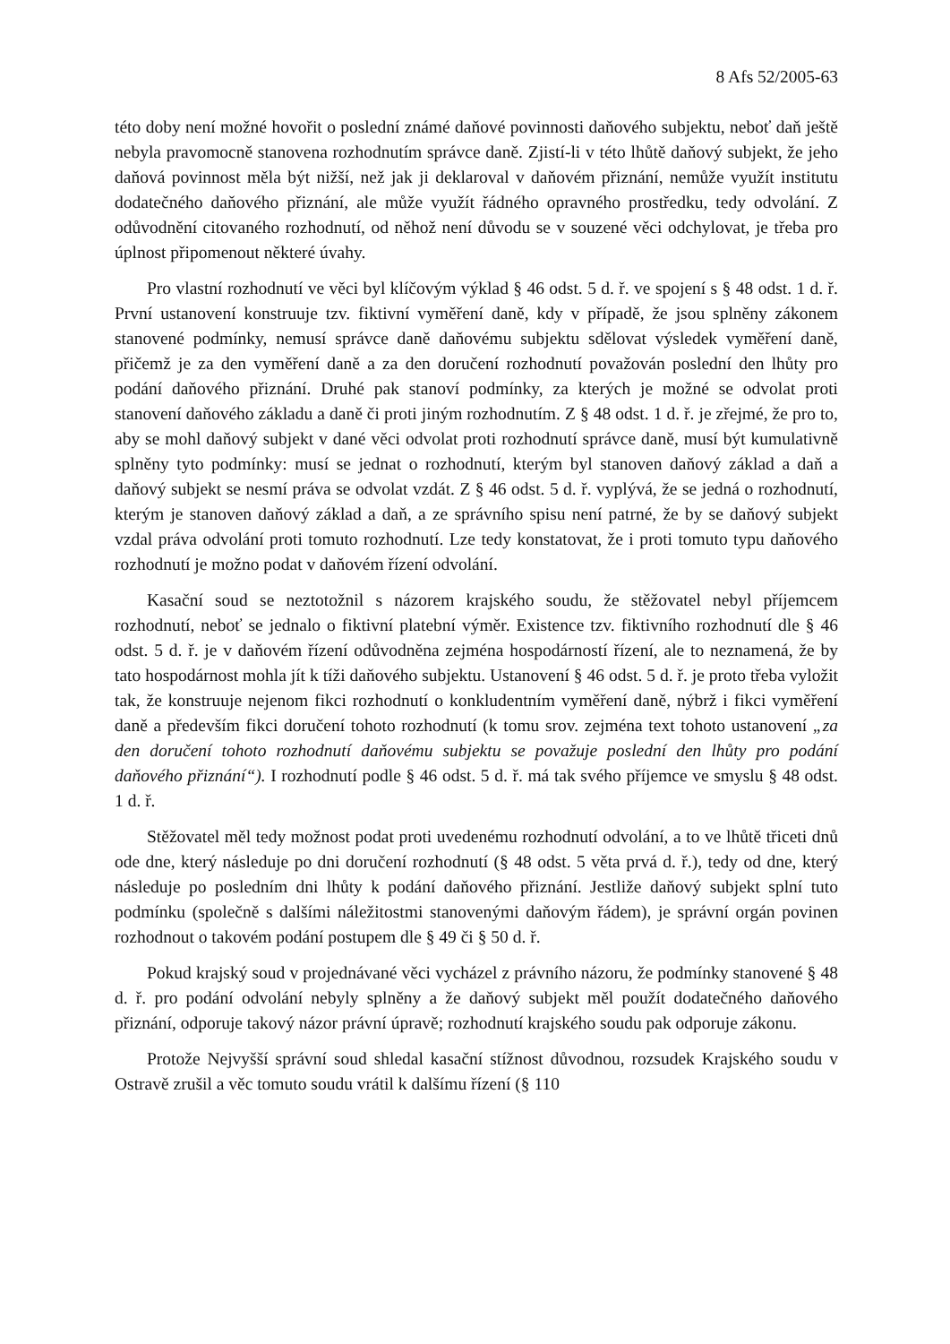8 Afs 52/2005-63
této doby není možné hovořit o poslední známé daňové povinnosti daňového subjektu, neboť daň ještě nebyla pravomocně stanovena rozhodnutím správce daně. Zjistí-li v této lhůtě daňový subjekt, že jeho daňová povinnost měla být nižší, než jak ji deklaroval v daňovém přiznání, nemůže využít institutu dodatečného daňového přiznání, ale může využít řádného opravného prostředku, tedy odvolání. Z odůvodnění citovaného rozhodnutí, od něhož není důvodu se v souzené věci odchylovat, je třeba pro úplnost připomenout některé úvahy.
Pro vlastní rozhodnutí ve věci byl klíčovým výklad § 46 odst. 5 d. ř. ve spojení s § 48 odst. 1 d. ř. První ustanovení konstruuje tzv. fiktivní vyměření daně, kdy v případě, že jsou splněny zákonem stanovené podmínky, nemusí správce daně daňovému subjektu sdělovat výsledek vyměření daně, přičemž je za den vyměření daně a za den doručení rozhodnutí považován poslední den lhůty pro podání daňového přiznání. Druhé pak stanoví podmínky, za kterých je možné se odvolat proti stanovení daňového základu a daně či proti jiným rozhodnutím. Z § 48 odst. 1 d. ř. je zřejmé, že pro to, aby se mohl daňový subjekt v dané věci odvolat proti rozhodnutí správce daně, musí být kumulativně splněny tyto podmínky: musí se jednat o rozhodnutí, kterým byl stanoven daňový základ a daň a daňový subjekt se nesmí práva se odvolat vzdát. Z § 46 odst. 5 d. ř. vyplývá, že se jedná o rozhodnutí, kterým je stanoven daňový základ a daň, a ze správního spisu není patrné, že by se daňový subjekt vzdal práva odvolání proti tomuto rozhodnutí. Lze tedy konstatovat, že i proti tomuto typu daňového rozhodnutí je možno podat v daňovém řízení odvolání.
Kasační soud se neztotožnil s názorem krajského soudu, že stěžovatel nebyl příjemcem rozhodnutí, neboť se jednalo o fiktivní platební výměr. Existence tzv. fiktivního rozhodnutí dle § 46 odst. 5 d. ř. je v daňovém řízení odůvodněna zejména hospodárností řízení, ale to neznamená, že by tato hospodárnost mohla jít k tíži daňového subjektu. Ustanovení § 46 odst. 5 d. ř. je proto třeba vyložit tak, že konstruuje nejenom fikci rozhodnutí o konkludentním vyměření daně, nýbrž i fikci vyměření daně a především fikci doručení tohoto rozhodnutí (k tomu srov. zejména text tohoto ustanovení „za den doručení tohoto rozhodnutí daňovému subjektu se považuje poslední den lhůty pro podání daňového přiznání“). I rozhodnutí podle § 46 odst. 5 d. ř. má tak svého příjemce ve smyslu § 48 odst. 1 d. ř.
Stěžovatel měl tedy možnost podat proti uvedenému rozhodnutí odvolání, a to ve lhůtě třiceti dnů ode dne, který následuje po dni doručení rozhodnutí (§ 48 odst. 5 věta prvá d. ř.), tedy od dne, který následuje po posledním dni lhůty k podání daňového přiznání. Jestliže daňový subjekt splní tuto podmínku (společně s dalšími náležitostmi stanovenými daňovým řádem), je správní orgán povinen rozhodnout o takovém podání postupem dle § 49 či § 50 d. ř.
Pokud krajský soud v projednávané věci vycházel z právního názoru, že podmínky stanovené § 48 d. ř. pro podání odvolání nebyly splněny a že daňový subjekt měl použít dodatečného daňového přiznání, odporuje takový názor právní úpravě; rozhodnutí krajského soudu pak odporuje zákonu.
Protože Nejvyšší správní soud shledal kasační stížnost důvodnou, rozsudek Krajského soudu v Ostravě zrušil a věc tomuto soudu vrátil k dalšímu řízení (§ 110